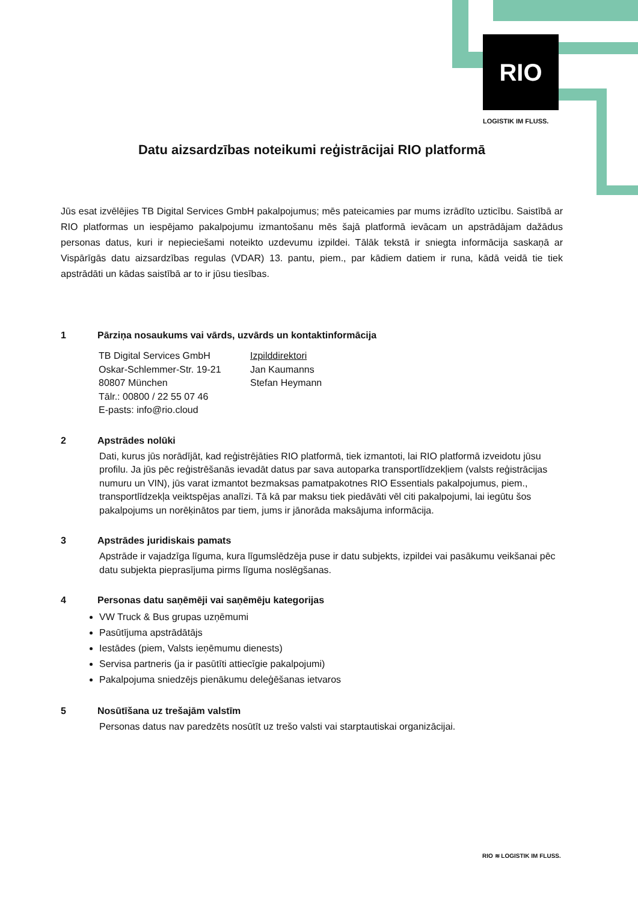RIO
LOGISTIK IM FLUSS.
Datu aizsardzības noteikumi reģistrācijai RIO platformā
Jūs esat izvēlējies TB Digital Services GmbH pakalpojumus; mēs pateicamies par mums izrādīto uzticību. Saistībā ar RIO platformas un iespējamo pakalpojumu izmantošanu mēs šajā platformā ievācam un apstrādājam dažādus personas datus, kuri ir nepieciešami noteikto uzdevumu izpildei. Tālāk tekstā ir sniegta informācija saskaņā ar Vispārīgās datu aizsardzības regulas (VDAR) 13. pantu, piem., par kādiem datiem ir runa, kādā veidā tie tiek apstrādāti un kādas saistībā ar to ir jūsu tiesības.
1 Pārziņa nosaukums vai vārds, uzvārds un kontaktinformācija
TB Digital Services GmbH
Oskar-Schlemmer-Str. 19-21
80807 München
Tālr.: 00800 / 22 55 07 46
E-pasts: info@rio.cloud
Izpilddirektori
Jan Kaumanns
Stefan Heymann
2 Apstrādes nolūki
Dati, kurus jūs norādījāt, kad reģistrējāties RIO platformā, tiek izmantoti, lai RIO platformā izveidotu jūsu profilu. Ja jūs pēc reģistrēšanās ievadāt datus par sava autoparka transportlīdzekļiem (valsts reģistrācijas numuru un VIN), jūs varat izmantot bezmaksas pamatpakotnes RIO Essentials pakalpojumus, piem., transportlīdzekļa veiktspējas analīzi. Tā kā par maksu tiek piedāvāti vēl citi pakalpojumi, lai iegūtu šos pakalpojums un norēķinātos par tiem, jums ir jānorāda maksājuma informācija.
3 Apstrādes juridiskais pamats
Apstrāde ir vajadzīga līguma, kura līgumslēdzēja puse ir datu subjekts, izpildei vai pasākumu veikšanai pēc datu subjekta pieprasījuma pirms līguma noslēgšanas.
4 Personas datu saņēmēji vai saņēmēju kategorijas
VW Truck & Bus grupas uzņēmumi
Pasūtījuma apstrādātājs
Iestādes (piem, Valsts ieņēmumu dienests)
Servisa partneris (ja ir pasūtīti attiecīgie pakalpojumi)
Pakalpojuma sniedzējs pienākumu deleģēšanas ietvaros
5 Nosūtīšana uz trešajām valstīm
Personas datus nav paredzēts nosūtīt uz trešo valsti vai starptautiskai organizācijai.
RIO ≋ LOGISTIK IM FLUSS.